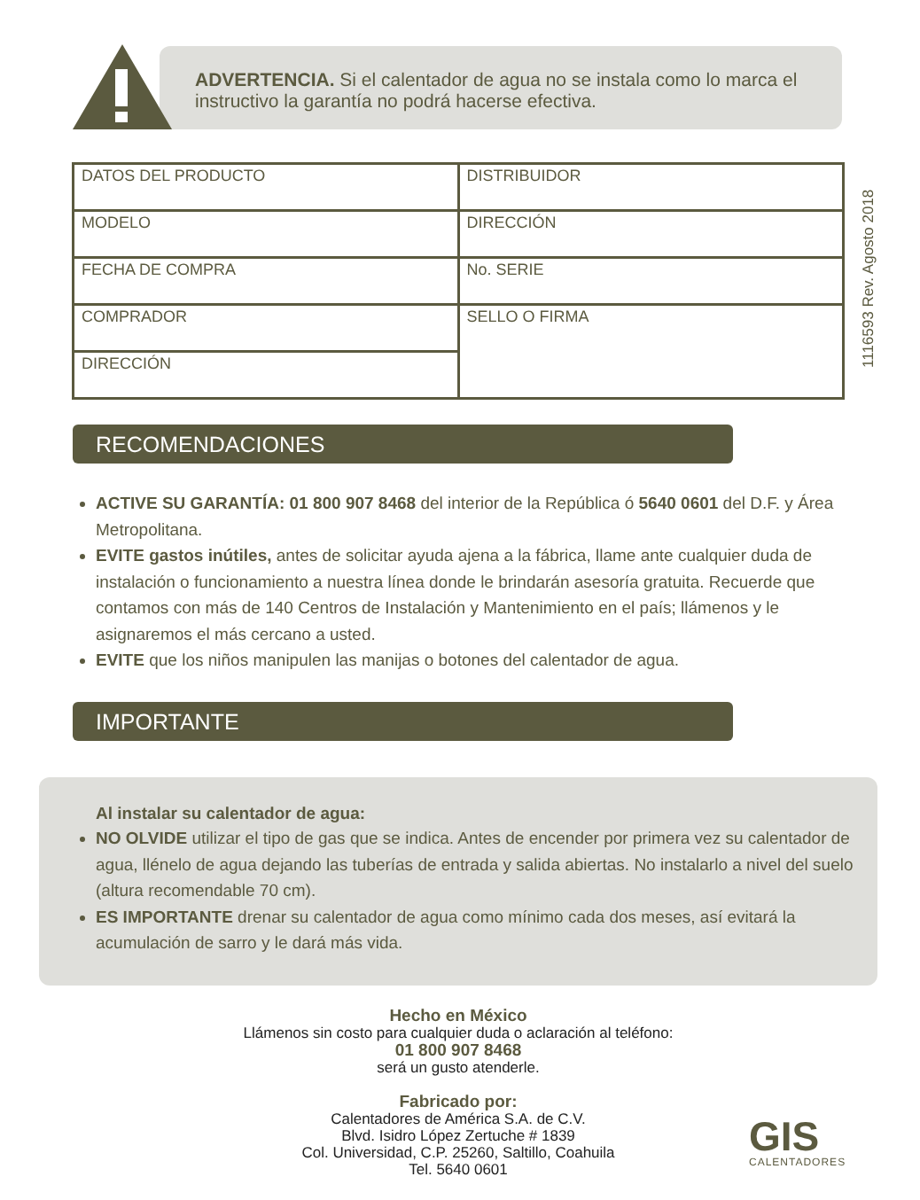ADVERTENCIA. Si el calentador de agua no se instala como lo marca el instructivo la garantía no podrá hacerse efectiva.
| DATOS DEL PRODUCTO | DISTRIBUIDOR |
| MODELO | DIRECCIÓN |
| FECHA DE COMPRA | No. SERIE |
| COMPRADOR | SELLO O FIRMA |
| DIRECCIÓN | |
1116593 Rev. Agosto 2018
RECOMENDACIONES
ACTIVE SU GARANTÍA: 01 800 907 8468 del interior de la República ó 5640 0601 del D.F. y Área Metropolitana.
EVITE gastos inútiles, antes de solicitar ayuda ajena a la fábrica, llame ante cualquier duda de instalación o funcionamiento a nuestra línea donde le brindarán asesoría gratuita. Recuerde que contamos con más de 140 Centros de Instalación y Mantenimiento en el país; llámenos y le asignaremos el más cercano a usted.
EVITE que los niños manipulen las manijas o botones del calentador de agua.
IMPORTANTE
Al instalar su calentador de agua:
NO OLVIDE utilizar el tipo de gas que se indica. Antes de encender por primera vez su calentador de agua, llénelo de agua dejando las tuberías de entrada y salida abiertas. No instalarlo a nivel del suelo (altura recomendable 70 cm).
ES IMPORTANTE drenar su calentador de agua como mínimo cada dos meses, así evitará la acumulación de sarro y le dará más vida.
Hecho en México
Llámenos sin costo para cualquier duda o aclaración al teléfono:
01 800 907 8468
será un gusto atenderle.
Fabricado por:
Calentadores de América S.A. de C.V.
Blvd. Isidro López Zertuche # 1839
Col. Universidad, C.P. 25260, Saltillo, Coahuila
Tel. 5640 0601
GIS
CALENTADORES